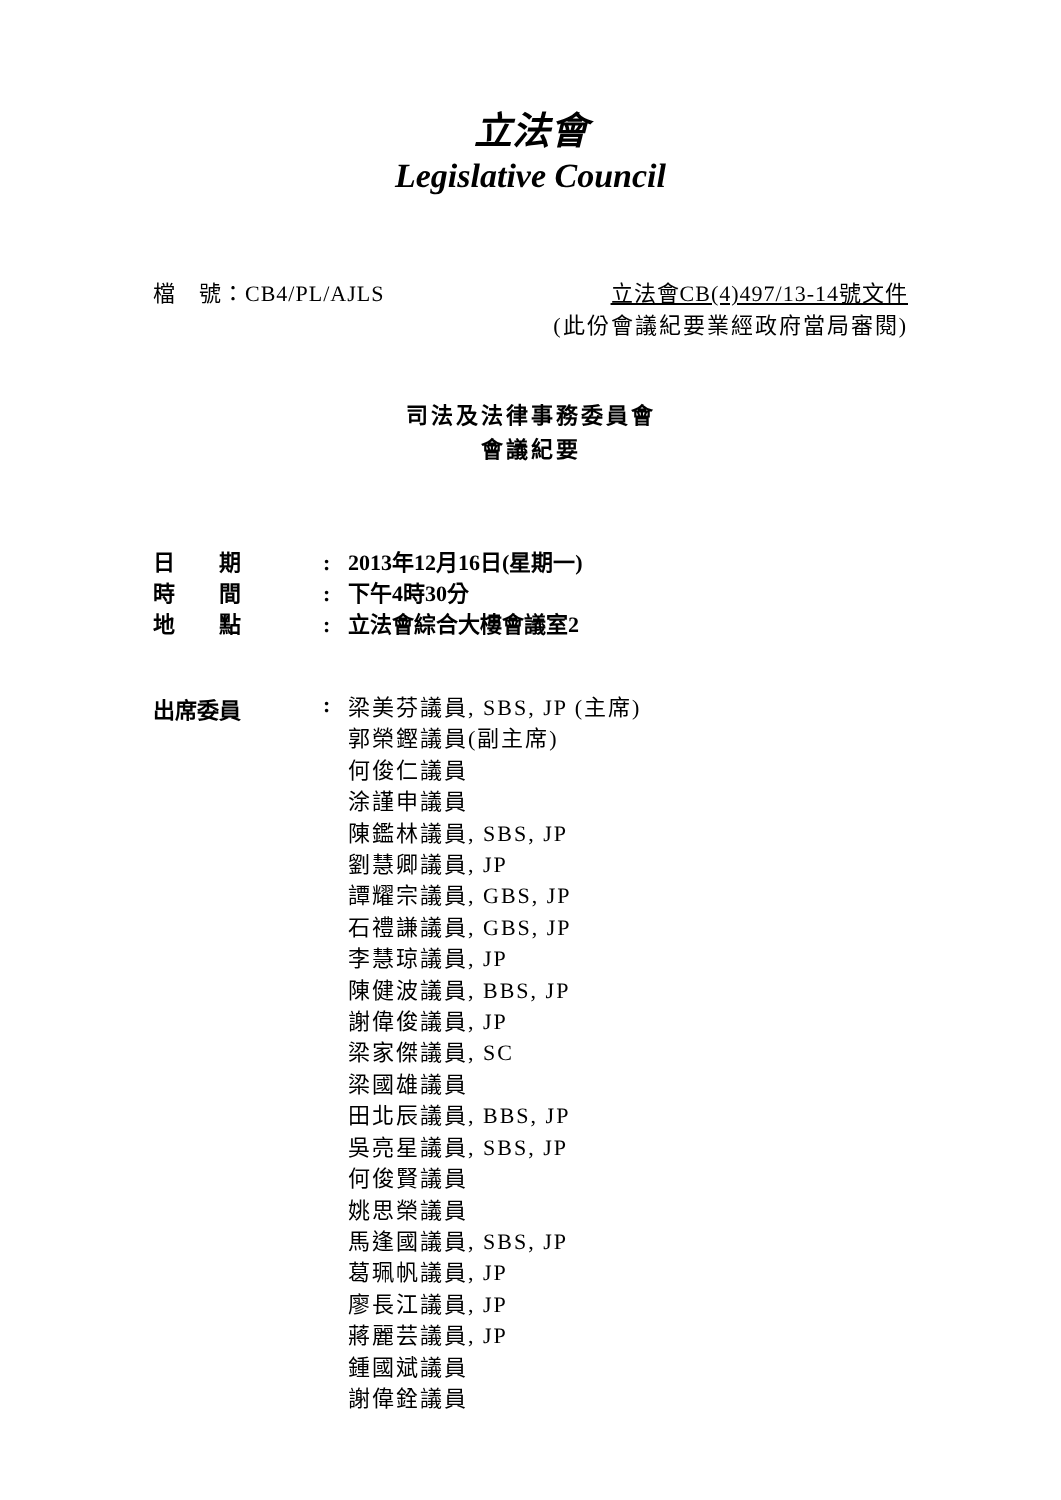立法會
Legislative Council
檔　號：CB4/PL/AJLS 立法會CB(4)497/13-14號文件
(此份會議紀要業經政府當局審閱)
司法及法律事務委員會
會議紀要
日　　期: 2013年12月16日(星期一)
時　　間: 下午4時30分
地　　點: 立法會綜合大樓會議室2
出席委員:
梁美芬議員, SBS, JP (主席)
郭榮鏗議員(副主席)
何俊仁議員
涂謹申議員
陳鑑林議員, SBS, JP
劉慧卿議員, JP
譚耀宗議員, GBS, JP
石禮謙議員, GBS, JP
李慧琼議員, JP
陳健波議員, BBS, JP
謝偉俊議員, JP
梁家傑議員, SC
梁國雄議員
田北辰議員, BBS, JP
吳亮星議員, SBS, JP
何俊賢議員
姚思榮議員
馬逢國議員, SBS, JP
葛珮帆議員, JP
廖長江議員, JP
蔣麗芸議員, JP
鍾國斌議員
謝偉銓議員